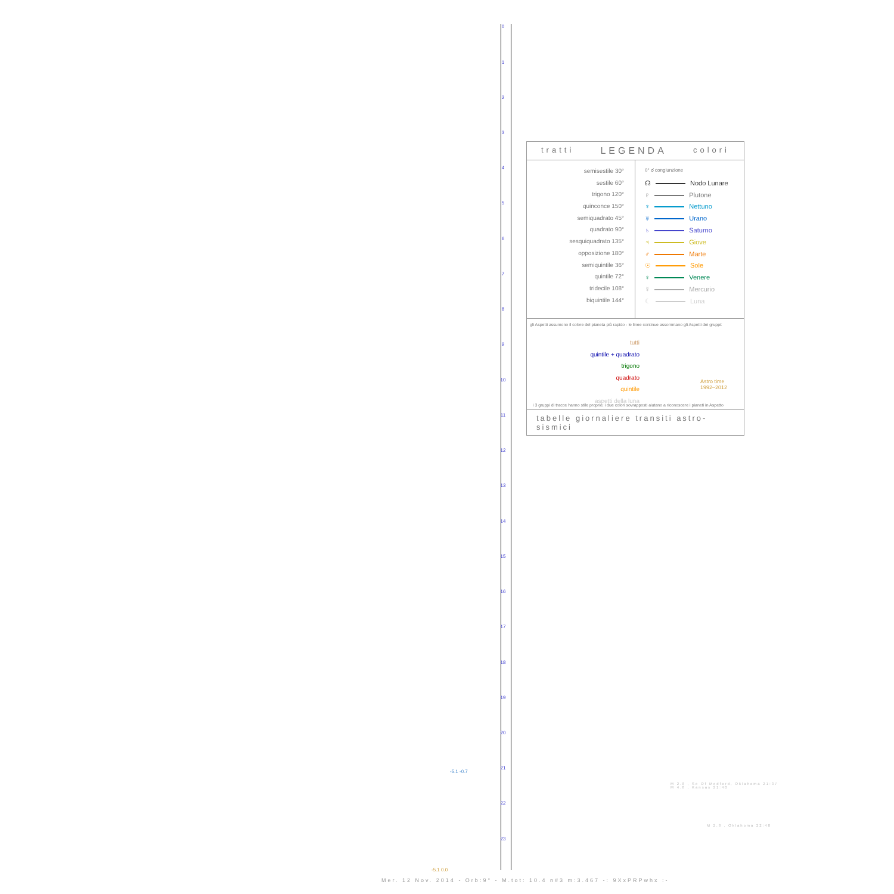0
1
2
3
4
5
6
7
8
9
10
11
12
13
14
15
16
17
18
19
20
21
22
23
tratti LEGENDA colori
semisestile 30°
sestile 60°
trigono 120°
quinconce 150°
semiquadrato 45°
quadrato 90°
sesquiquadrato 135°
opposizione 180°
semiquintile 36°
quintile 72°
tridecile 108°
biquintile 144°
0° ☌ congiunzione
☊ Nodo Lunare
♇ Plutone
♆ Nettuno
♅ Urano
♄ Saturno
♃ Giove
♂ Marte
☉ Sole
♀ Venere
☿ Mercurio
☾ Luna
gli Aspetti assumono il colore del pianeta più rapido - le linee continue assommano gli Aspetti dei gruppi:
tutti
quintile + quadrato
trigono
quadrato
quintile
aspetti della luna
Astro time
1992–2012
i 3 gruppi di tracce hanno stile proprio; i due colori sovrapposti aiutano a riconoscere i pianeti in Aspetto
tabelle giornaliere transiti astro-sismici
M 2.8 , Se Of Medford, Oklahoma 21:37
M 4.8 , Kansas 21:40
M 2.8 , Oklahoma 22:48
-5.1 -0.7
-5.1 0.0
Mer. 12 Nov. 2014 - Orb:9° - M.tot: 10.4 n#3 m:3.467 -: 9XxPRPwhx :-